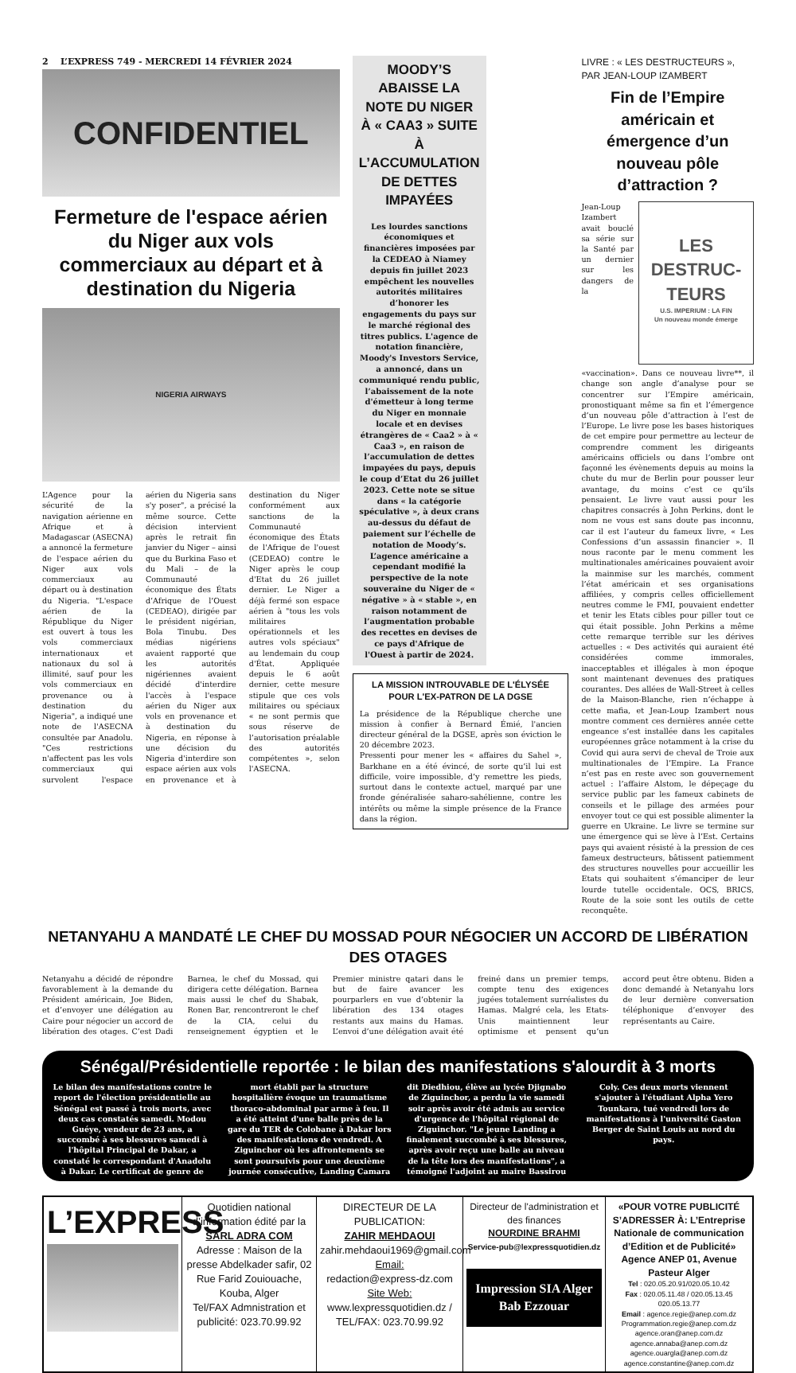2 L’EXPRESS 749 - MERCREDI 14 FÉVRIER 2024
CONFIDENTIEL
Fermeture de l'espace aérien du Niger aux vols commerciaux au départ et à destination du Nigeria
NIGERIA AIRWAYS
L’Agence pour la sécurité de la navigation aérienne en Afrique et à Madagascar (ASECNA) a annoncé la fermeture de l'espace aérien du Niger aux vols commerciaux au départ ou à destination du Nigeria. "L'espace aérien de la République du Niger est ouvert à tous les vols commerciaux internationaux et nationaux du sol à illimité, sauf pour les vols commerciaux en provenance ou à destination du Nigeria", a indiqué une note de l'ASECNA consultée par Anadolu. "Ces restrictions n'affectent pas les vols commerciaux qui survolent l'espace aérien du Nigeria sans s'y poser", a précisé la même source. Cette décision intervient après le retrait fin janvier du Niger – ainsi que du Burkina Faso et du Mali – de la Communauté économique des États d’Afrique de l’Ouest (CEDEAO), dirigée par le président nigérian, Bola Tinubu. Des médias nigériens avaient rapporté que les autorités nigériennes avaient décidé d'interdire l'accès à l'espace aérien du Niger aux vols en provenance et à destination du Nigeria, en réponse à une décision du Nigeria d'interdire son espace aérien aux vols en provenance et à destination du Niger conformément aux sanctions de la Communauté économique des États de l'Afrique de l'ouest (CEDEAO) contre le Niger après le coup d'Etat du 26 juillet dernier. Le Niger a déjà fermé son espace aérien à "tous les vols militaires opérationnels et les autres vols spéciaux" au lendemain du coup d'État. Appliquée depuis le 6 août dernier, cette mesure stipule que ces vols militaires ou spéciaux « ne sont permis que sous réserve de l’autorisation préalable des autorités compétentes », selon l'ASECNA.
MOODY’S ABAISSE LA NOTE DU NIGER À « CAA3 » SUITE À L’ACCUMULATION DE DETTES IMPAYÉES
Les lourdes sanctions économiques et financières imposées par la CEDEAO à Niamey depuis fin juillet 2023 empêchent les nouvelles autorités militaires d’honorer les engagements du pays sur le marché régional des titres publics. L'agence de notation financière, Moody's Investors Service, a annoncé, dans un communiqué rendu public, l’abaissement de la note d'émetteur à long terme du Niger en monnaie locale et en devises étrangères de « Caa2 » à « Caa3 », en raison de l’accumulation de dettes impayées du pays, depuis le coup d’Etat du 26 juillet 2023. Cette note se situe dans « la catégorie spéculative », à deux crans au-dessus du défaut de paiement sur l’échelle de notation de Moody’s. L’agence américaine a cependant modifié la perspective de la note souveraine du Niger de « négative » à « stable », en raison notamment de l’augmentation probable des recettes en devises de ce pays d'Afrique de l'Ouest à partir de 2024.
LA MISSION INTROUVABLE DE L'ÉLYSÉE POUR L'EX-PATRON DE LA DGSE
La présidence de la République cherche une mission à confier à Bernard Émié, l'ancien directeur général de la DGSE, après son éviction le 20 décembre 2023.
Pressenti pour mener les « affaires du Sahel », Barkhane en a été évincé, de sorte qu’il lui est difficile, voire impossible, d’y remettre les pieds, surtout dans le contexte actuel, marqué par une fronde généralisée saharo-sahélienne, contre les intérêts ou même la simple présence de la France dans la région.
LIVRE : « LES DESTRUCTEURS », PAR JEAN-LOUP IZAMBERT
Fin de l’Empire américain et émergence d’un nouveau pôle d’attraction ?
LES DESTRUC-TEURS
U.S. IMPERIUM : LA FIN
Un nouveau monde émerge
Jean-Loup Izambert avait bouclé sa série sur la Santé par un dernier sur les dangers de la «vaccination». Dans ce nouveau livre**, il change son angle d’analyse pour se concentrer sur l’Empire américain, pronostiquant même sa fin et l’émergence d’un nouveau pôle d’attraction à l’est de l’Europe. Le livre pose les bases historiques de cet empire pour permettre au lecteur de comprendre comment les dirigeants américains officiels ou dans l’ombre ont façonné les évènements depuis au moins la chute du mur de Berlin pour pousser leur avantage, du moins c’est ce qu’ils pensaient. Le livre vaut aussi pour les chapitres consacrés à John Perkins, dont le nom ne vous est sans doute pas inconnu, car il est l’auteur du fameux livre, « Les Confessions d’un assassin financier ». Il nous raconte par le menu comment les multinationales américaines pouvaient avoir la mainmise sur les marchés, comment l’état américain et ses organisations affiliées, y compris celles officiellement neutres comme le FMI, pouvaient endetter et tenir les Etats cibles pour piller tout ce qui était possible. John Perkins a même cette remarque terrible sur les dérives actuelles : « Des activités qui auraient été considérées comme immorales, inacceptables et illégales à mon époque sont maintenant devenues des pratiques courantes. Des allées de Wall-Street à celles de la Maison-Blanche, rien n’échappe à cette mafia, et Jean-Loup Izambert nous montre comment ces dernières année cette engeance s’est installée dans les capitales européennes grâce notamment à la crise du Covid qui aura servi de cheval de Troie aux multinationales de l’Empire. La France n’est pas en reste avec son gouvernement actuel : l’affaire Alstom, le dépeçage du service public par les fameux cabinets de conseils et le pillage des armées pour envoyer tout ce qui est possible alimenter la guerre en Ukraine. Le livre se termine sur une émergence qui se lève à l’Est. Certains pays qui avaient résisté à la pression de ces fameux destructeurs, bâtissent patiemment des structures nouvelles pour accueillir les Etats qui souhaitent s’émanciper de leur lourde tutelle occidentale. OCS, BRICS, Route de la soie sont les outils de cette reconquête.
NETANYAHU A MANDATÉ LE CHEF DU MOSSAD POUR NÉGOCIER UN ACCORD DE LIBÉRATION DES OTAGES
Netanyahu a décidé de répondre favorablement à la demande du Président américain, Joe Biden, et d’envoyer une délégation au Caire pour négocier un accord de libération des otages. C’est Dadi Barnea, le chef du Mossad, qui dirigera cette délégation. Barnea mais aussi le chef du Shabak, Ronen Bar, rencontreront le chef de la CIA, celui du renseignement égyptien et le Premier ministre qatari dans le but de faire avancer les pourparlers en vue d’obtenir la libération des 134 otages restants aux mains du Hamas. L’envoi d’une délégation avait été freiné dans un premier temps, compte tenu des exigences jugées totalement surréalistes du Hamas. Malgré cela, les Etats-Unis maintiennent leur optimisme et pensent qu’un accord peut être obtenu. Biden a donc demandé à Netanyahu lors de leur dernière conversation téléphonique d’envoyer des représentants au Caire.
Sénégal/Présidentielle reportée : le bilan des manifestations s'alourdit à 3 morts
Le bilan des manifestations contre le report de l'élection présidentielle au Sénégal est passé à trois morts, avec deux cas constatés samedi. Modou Guéye, vendeur de 23 ans, a succombé à ses blessures samedi à l'hôpital Principal de Dakar, a constaté le correspondant d'Anadolu à Dakar. Le certificat de genre de mort établi par la structure hospitalière évoque un traumatisme thoraco-abdominal par arme à feu. Il a été atteint d'une balle près de la gare du TER de Colobane à Dakar lors des manifestations de vendredi. A Ziguinchor où les affrontements se sont poursuivis pour une deuxième journée consécutive, Landing Camara dit Diedhiou, élève au lycée Djignabo de Ziguinchor, a perdu la vie samedi soir après avoir été admis au service d'urgence de l'hôpital régional de Ziguinchor. "Le jeune Landing a finalement succombé à ses blessures, après avoir reçu une balle au niveau de la tête lors des manifestations", a témoigné l'adjoint au maire Bassirou Coly. Ces deux morts viennent s'ajouter à l'étudiant Alpha Yero Tounkara, tué vendredi lors de manifestations à l'université Gaston Berger de Saint Louis au nord du pays.
L’EXPRESS
Quotidien national d’information édité par la
SARL ADRA COM
Adresse : Maison de la presse Abdelkader safir, 02 Rue Farid Zouiouache, Kouba, Alger
Tel/FAX Admnistration et publicité: 023.70.99.92
DIRECTEUR DE LA PUBLICATION:
ZAHIR MEHDAOUI
zahir.mehdaoui1969@gmail.com
Email:
redaction@express-dz.com
Site Web:
www.lexpressquotidien.dz / TEL/FAX: 023.70.99.92
Directeur de l'administration et des finances
NOURDINE BRAHMI
Service-pub@lexpressquotidien.dz
Impression SIA Alger Bab Ezzouar
«POUR VOTRE PUBLICITÉ S’ADRESSER À: L’Entreprise Nationale de communication d’Edition et de Publicité» Agence ANEP 01, Avenue Pasteur Alger
Tel : 020.05.20.91/020.05.10.42
Fax : 020.05.11.48 / 020.05.13.45 020.05.13.77
Email : agence.regie@anep.com.dz
Programmation.regie@anep.com.dz
agence.oran@anep.com.dz
agence.annaba@anep.com.dz
agence.ouargla@anep.com.dz
agence.constantine@anep.com.dz